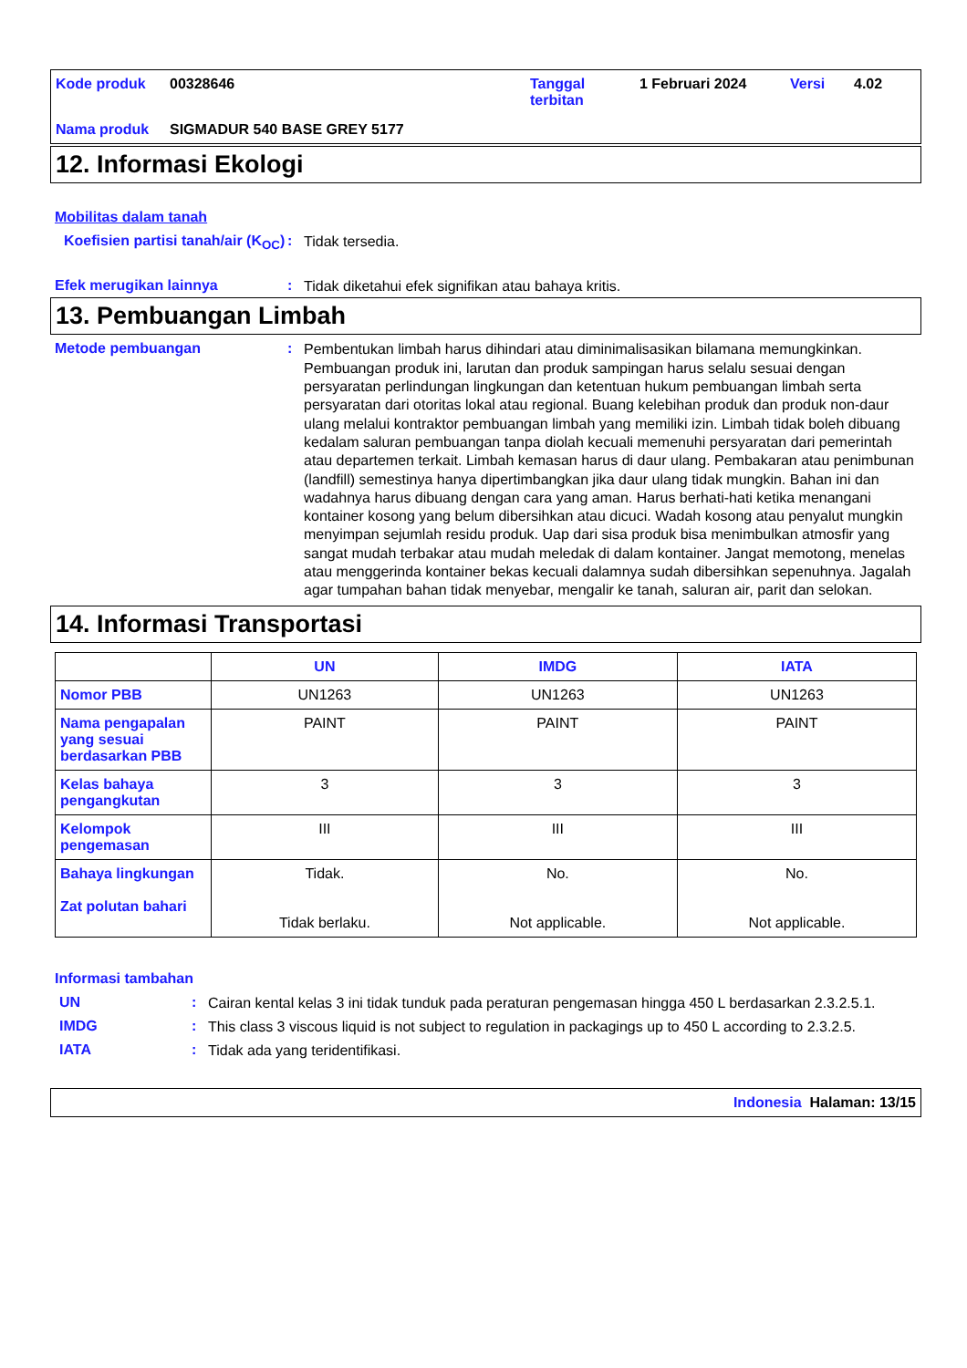Kode produk 00328646 Tanggal terbitan 1 Februari 2024 Versi 4.02 Nama produk SIGMADUR 540 BASE GREY 5177
12. Informasi Ekologi
Mobilitas dalam tanah
Koefisien partisi tanah/air (K<sub>OC</sub>)
:
Tidak tersedia.
Efek merugikan lainnya :
Tidak diketahui efek signifikan atau bahaya kritis.
13. Pembuangan Limbah
Metode pembuangan :
Pembentukan limbah harus dihindari atau diminimalisasikan bilamana memungkinkan. Pembuangan produk ini, larutan dan produk sampingan harus selalu sesuai dengan persyaratan perlindungan lingkungan dan ketentuan hukum pembuangan limbah serta persyaratan dari otoritas lokal atau regional. Buang kelebihan produk dan produk non-daur ulang melalui kontraktor pembuangan limbah yang memiliki izin. Limbah tidak boleh dibuang kedalam saluran pembuangan tanpa diolah kecuali memenuhi persyaratan dari pemerintah atau departemen terkait. Limbah kemasan harus di daur ulang. Pembakaran atau penimbunan (landfill) semestinya hanya dipertimbangkan jika daur ulang tidak mungkin. Bahan ini dan wadahnya harus dibuang dengan cara yang aman. Harus berhati-hati ketika menangani kontainer kosong yang belum dibersihkan atau dicuci. Wadah kosong atau penyalut mungkin menyimpan sejumlah residu produk. Uap dari sisa produk bisa menimbulkan atmosfir yang sangat mudah terbakar atau mudah meledak di dalam kontainer. Jangat memotong, menelas atau menggerinda kontainer bekas kecuali dalamnya sudah dibersihkan sepenuhnya. Jagalah agar tumpahan bahan tidak menyebar, mengalir ke tanah, saluran air, parit dan selokan.
14. Informasi Transportasi
| | UN | IMDG | IATA |
| --- | --- | --- | --- |
| Nomor PBB | UN1263 | UN1263 | UN1263 |
| Nama pengapalan yang sesuai berdasarkan PBB | PAINT | PAINT | PAINT |
| Kelas bahaya pengangkutan | 3 | 3 | 3 |
| Kelompok pengemasan | III | III | III |
| Bahaya lingkungan Zat polutan bahari | Tidak. Tidak berlaku. | No. Not applicable. | No. Not applicable. |
Informasi tambahan
UN :
Cairan kental kelas 3 ini tidak tunduk pada peraturan pengemasan hingga 450 L berdasarkan 2.3.2.5.1.
IMDG :
This class 3 viscous liquid is not subject to regulation in packagings up to 450 L according to 2.3.2.5.
IATA :
Tidak ada yang teridentifikasi.
Indonesia Halaman: 13/15